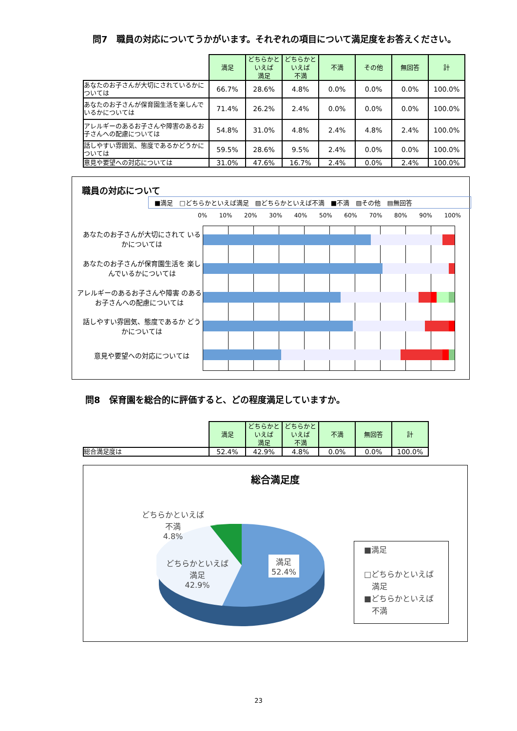問7　職員の対応についてうかがいます。それぞれの項目について満足度をお答えください。
| | 満足 | どちらかと いえば 満足 | どちらかと いえば 不満 | 不満 | その他 | 無回答 | 計 |
| --- | --- | --- | --- | --- | --- | --- | --- |
| あなたのお子さんが大切にされているかについては | 66.7% | 28.6% | 4.8% | 0.0% | 0.0% | 0.0% | 100.0% |
| あなたのお子さんが保育園生活を楽しんでいるかについては | 71.4% | 26.2% | 2.4% | 0.0% | 0.0% | 0.0% | 100.0% |
| アレルギーのあるお子さんや障害のあるお子さんへの配慮については | 54.8% | 31.0% | 4.8% | 2.4% | 4.8% | 2.4% | 100.0% |
| 話しやすい雰囲気、態度であるかどうかについては | 59.5% | 28.6% | 9.5% | 2.4% | 0.0% | 0.0% | 100.0% |
| 意見や要望への対応については | 31.0% | 47.6% | 16.7% | 2.4% | 0.0% | 2.4% | 100.0% |
職員の対応について
■満足　□どちらかといえば満足　▨どちらかといえば不満　■不満　▨その他　▤無回答
0% 10% 20% 30% 40% 50% 60% 70% 80% 90% 100%
あなたのお子さんが大切にされて いるかについては
あなたのお子さんが保育園生活を 楽しんでいるかについては
アレルギーのあるお子さんや障害 のあるお子さんへの配慮については
話しやすい雰囲気、態度であるか どうかについては
意見や要望への対応については
問8　保育園を総合的に評価すると、どの程度満足していますか。
| | 満足 | どちらかと いえば 満足 | どちらかと いえば 不満 | 不満 | 無回答 | 計 |
| --- | --- | --- | --- | --- | --- | --- |
| 総合満足度は | 52.4% | 42.9% | 4.8% | 0.0% | 0.0% | 100.0% |
総合満足度
どちらかといえば
不満
4.8%
どちらかといえば
満足
42.9%
満足
52.4%
■満足
□どちらかといえば
　満足
■どちらかといえば
　不満
23